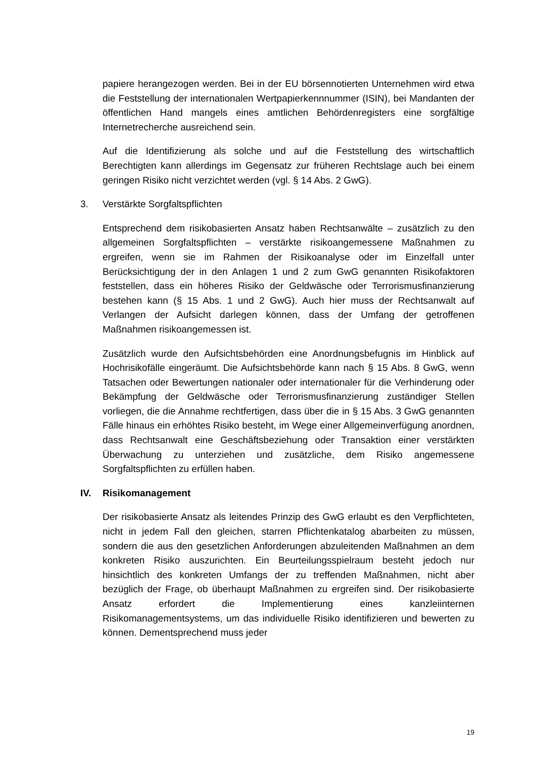papiere herangezogen werden. Bei in der EU börsennotierten Unternehmen wird etwa die Feststellung der internationalen Wertpapierkennnummer (ISIN), bei Mandanten der öffentlichen Hand mangels eines amtlichen Behördenregisters eine sorgfältige Internetrecherche ausreichend sein.
Auf die Identifizierung als solche und auf die Feststellung des wirtschaftlich Berechtigten kann allerdings im Gegensatz zur früheren Rechtslage auch bei einem geringen Risiko nicht verzichtet werden (vgl. § 14 Abs. 2 GwG).
3. Verstärkte Sorgfaltspflichten
Entsprechend dem risikobasierten Ansatz haben Rechtsanwälte – zusätzlich zu den allgemeinen Sorgfaltspflichten – verstärkte risikoangemessene Maßnahmen zu ergreifen, wenn sie im Rahmen der Risikoanalyse oder im Einzelfall unter Berücksichtigung der in den Anlagen 1 und 2 zum GwG genannten Risikofaktoren feststellen, dass ein höheres Risiko der Geldwäsche oder Terrorismusfinanzierung bestehen kann (§ 15 Abs. 1 und 2 GwG). Auch hier muss der Rechtsanwalt auf Verlangen der Aufsicht darlegen können, dass der Umfang der getroffenen Maßnahmen risikoangemessen ist.
Zusätzlich wurde den Aufsichtsbehörden eine Anordnungsbefugnis im Hinblick auf Hochrisikofälle eingeräumt. Die Aufsichtsbehörde kann nach § 15 Abs. 8 GwG, wenn Tatsachen oder Bewertungen nationaler oder internationaler für die Verhinderung oder Bekämpfung der Geldwäsche oder Terrorismusfinanzierung zuständiger Stellen vorliegen, die die Annahme rechtfertigen, dass über die in § 15 Abs. 3 GwG genannten Fälle hinaus ein erhöhtes Risiko besteht, im Wege einer Allgemeinverfügung anordnen, dass Rechtsanwalt eine Geschäftsbeziehung oder Transaktion einer verstärkten Überwachung zu unterziehen und zusätzliche, dem Risiko angemessene Sorgfaltspflichten zu erfüllen haben.
IV. Risikomanagement
Der risikobasierte Ansatz als leitendes Prinzip des GwG erlaubt es den Verpflichteten, nicht in jedem Fall den gleichen, starren Pflichtenkatalog abarbeiten zu müssen, sondern die aus den gesetzlichen Anforderungen abzuleitenden Maßnahmen an dem konkreten Risiko auszurichten. Ein Beurteilungsspielraum besteht jedoch nur hinsichtlich des konkreten Umfangs der zu treffenden Maßnahmen, nicht aber bezüglich der Frage, ob überhaupt Maßnahmen zu ergreifen sind. Der risikobasierte Ansatz erfordert die Implementierung eines kanzleiinternen Risikomanagementsystems, um das individuelle Risiko identifizieren und bewerten zu können. Dementsprechend muss jeder
19